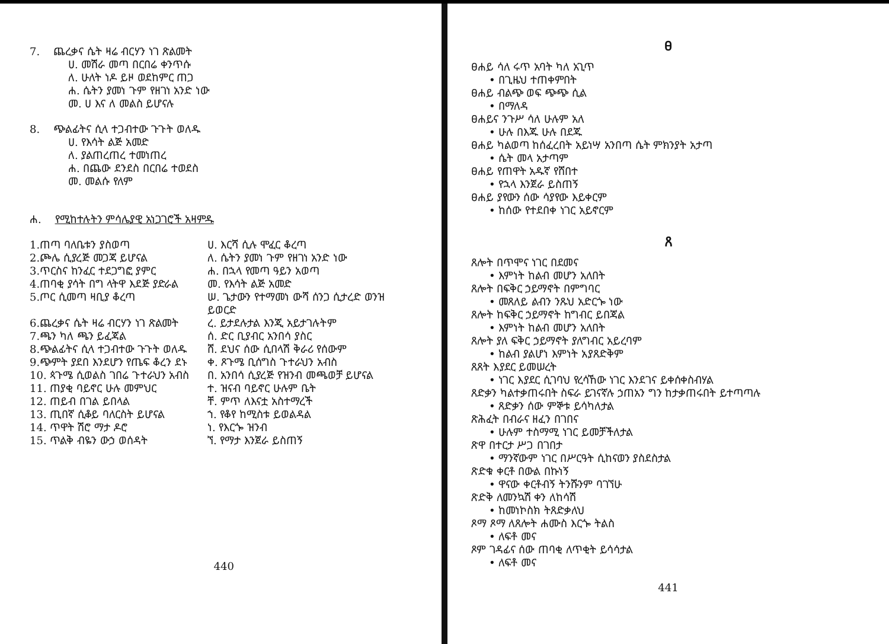7. ጨረቃና ሴት ዛሬ ብርሃን ነገ ጽልመት
ሀ. መሽራ መጣ በርበሬ ቀንጥሱ
ለ. ሁለት ነዶ ይዞ ወደከምር ጠጋ
ሐ. ሴትን ያመነ ጉም የዘገነ አንድ ነው
መ. ሀ እና ለ መልስ ይሆናሉ
8. ጭልፊትና ሲላ ተጋብተው ጉጉት ወለዱ
ሀ. የእሳት ልጅ አመድ
ለ. ያልጠረጠረ ተመነጠረ
ሐ. በጨው ደንደስ በርበሬ ተወደስ
መ. መልሱ የለም
ሐ. የሚከተሉትን ምሳሌያዊ አነጋገሮች አዛምዱ
| 1.ጠጣ ባለቤቱን ያስወጣ | ሀ. እርሻ ሲሉ ሞፈር ቆረጣ |
| 2.ጮሌ ሲያረጅ መጋጃ ይሆናል | ለ. ሴትን ያመነ ጉም የዘገነ አንድ ነው |
| 3.ጥርስና ከንፈር ተደጋግፎ ያምር | ሐ. በኋላ የመጣ ዓይን አወጣ |
| 4.ጠባቂ ያሳት በግ ላትዋ እደጅ ያድራል | መ. የእሳት ልጅ አመድ |
| 5.ጦር ሲመጣ ዛቢያ ቆረጣ | ሠ. ጌታውን የተማመነ ውሻ ሰንጋ ሲታረድ ወንዝ ይወርድ |
| 6.ጨረቃና ሴት ዛሬ ብርሃን ነገ ጽልመት | ረ. ይታደሉታል እንጂ አይታገሉትም |
| 7.ጫን ካለ ጫን ይፈጃል | ሰ. ድር ቢያብር አንበሳ ያስር |
| 8.ጭልፊትና ሲላ ተጋብተው ጉጉት ወለዱ | ሸ. ደህና ሰው ሲበላሽ ቅራሪ የሰውም |
| 9.ጭምት ያደበ እንደሆን የጤፍ ቆረን ደኑ | ቀ. ጾጉሜ ቢሰግስ ጉተራህን አብስ |
| 10. ጳጉሜ ሲወልስ ገበሬ ጉተራህን አብስ | በ. አንበሳ ሲያረጅ የዝንብ መጫወቻ ይሆናል |
| 11. ጠያቂ ባይኖር ሁሉ መምህር | ተ. ዝናብ ባይኖር ሁሉም ቤት |
| 12. ጠይብ በገል ይበላል | ቸ. ምጥ ለእናቷ አስተማረች |
| 13. ጢበኛ ሲቆይ ባለርስት ይሆናል | ኀ. የቆየ ከሚስቱ ይወልዳል |
| 14. ጥዋት ሽሮ ማታ ዶሮ | ነ. የእርጐ ዝንብ |
| 15. ጥልቅ ብዬን ውኃ ወሰዳት | ኘ. የማታ እንጀራ ይስጠኝ |
440
ፀ
ፀሐይ ሳለ ሩጥ አባት ካለ አጊጥ
• በጊዜህ ተጠቀምበት
ፀሐይ ብልጭ ወፍ ጭጭ ሲል
• በማለዳ
ፀሐይና ንጉሥ ሳለ ሁሉም አለ
• ሁሉ በእጁ ሁሉ በደጁ
ፀሐይ ካልወጣ ከሰፈረበት አይነሣ አንበጣ ሴት ምክንያት አታጣ
• ሴት መላ አታጣም
ፀሐይ የጠዋት አዱኛ የሸበተ
• የኋላ እንጀራ ይስጠኝ
ፀሐይ ያየውን ሰው ሳያየው እይቀርም
• ከሰው የተደበቀ ነገር አይኖርም
ጸ
ጸሎት በጥሞና ነገር በደመና
• እምነት ከልብ መሆን አለበት
ጸሎት በፍቅር ኃይማኖት በምግባር
• መጸለይ ልብን ንጹህ አድርጐ ነው
ጸሎት ከፍቅር ኃይማኖት ከግብር ይበጃል
• እምነት ከልብ መሆን አለበት
ጸሎት ያለ ፍቅር ኃይማኖት ያለግብር አይረባም
• ከልብ ያልሆነ እምነት አያጸድቅም
ጸጸት እያደር ይመሠረት
• ነገር እያደር ሲገባህ የረሳኸው ነገር እንደገና ይቀሰቀስብሃል
ጸድቃን ካልተቃጠሩበት ስፍራ ይገናኛሉ ኃጠአን ግን ከታቃጠሩበት ይተጣጣሉ
• ጸድቃን ሰው ምኞቱ ይሳካለታል
ጽሕፈት በብራና ዘፈን በገበና
• ሁሉም ተስማሚ ነገር ይመቻችለታል
ጽዋ በተርታ ሥጋ በገበታ
• ማንኛውም ነገር በሥርዓት ሲከናወን ያስደስታል
ጽድቁ ቀርቶ በውል በኩነኝ
• ዋናው ቀርቶብኝ ትንሹንም ባገኘሁ
ጽድቅ ለመንኳሽ ቀን ለከሳሽ
• ከመነኮስክ ትጸድቃለህ
ጾማ ጾማ ለጸሎት ሐሙስ እርጐ ትልስ
• ለፍቶ መና
ጾም ገዳፊና ሰው ጠባቂ ለጥቂት ይሳሳታል
• ለፍቶ መና
441